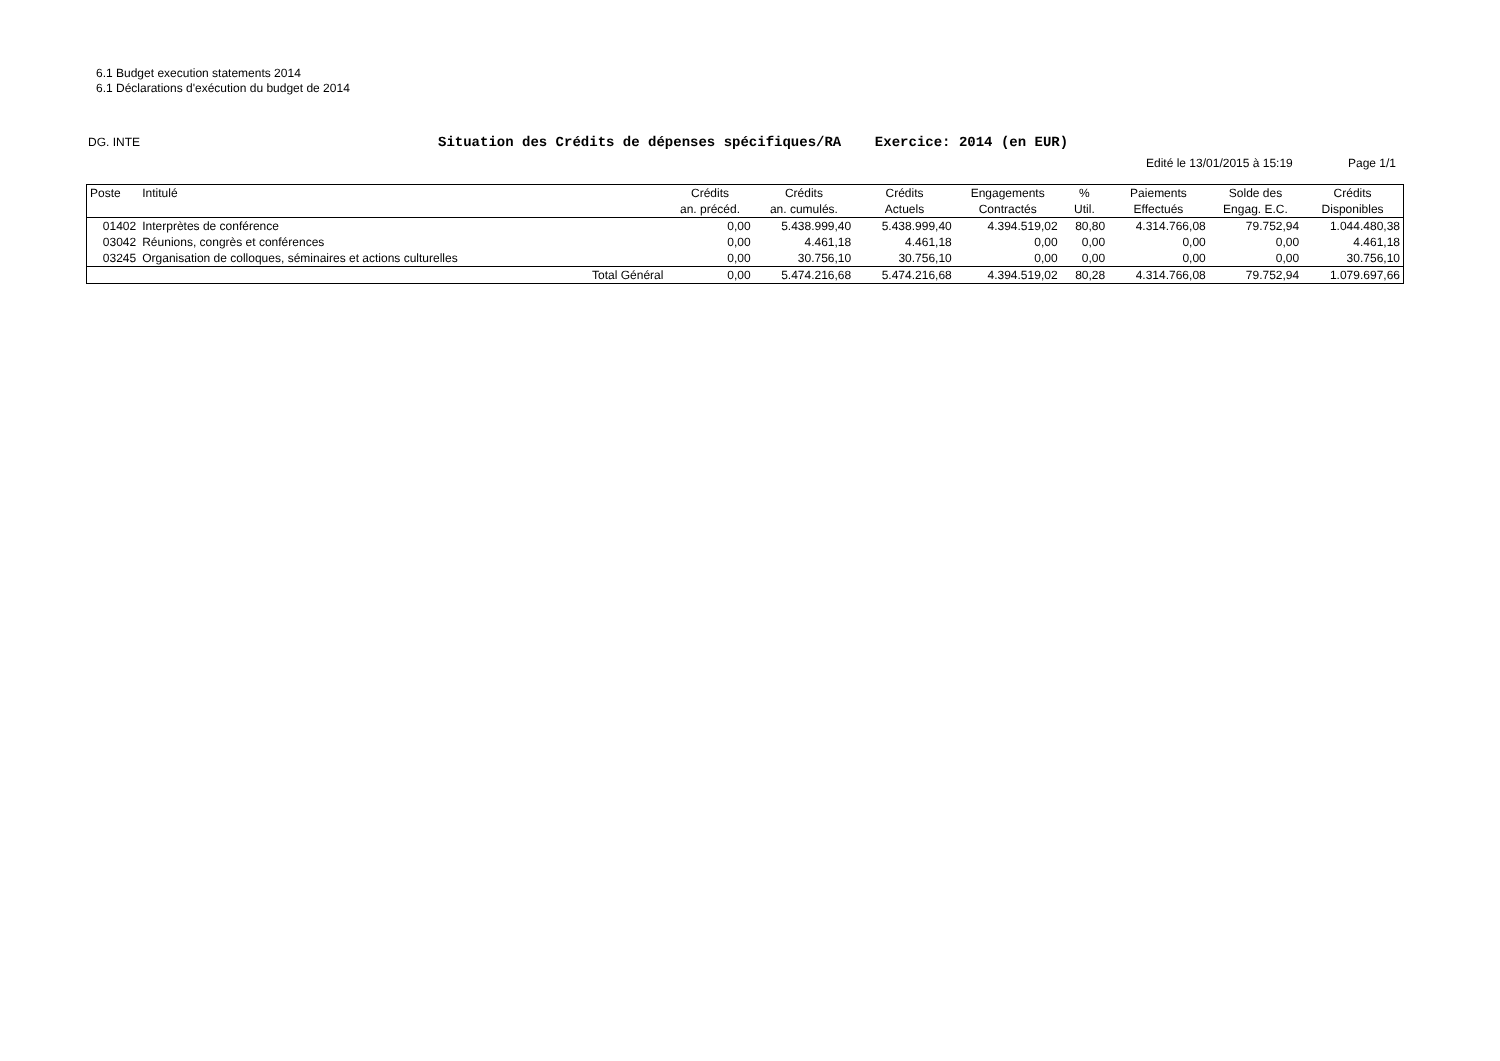6.1 Budget execution statements 2014
6.1 Déclarations d'exécution du budget de 2014
DG. INTE
Situation des Crédits de dépenses spécifiques/RA Exercice: 2014 (en EUR)
Edité le 13/01/2015 à 15:19 Page 1/1
| Poste | Intitulé | | Crédits | Crédits | Crédits | Engagements | % | Paiements | Solde des | Crédits |
| --- | --- | --- | --- | --- | --- | --- | --- | --- | --- | --- |
| | | | an. précéd. | an. cumulés. | Actuels | Contractés | Util. | Effectués | Engag. E.C. | Disponibles |
| 01402 | Interprètes de conférence | | 0,00 | 5.438.999,40 | 5.438.999,40 | 4.394.519,02 | 80,80 | 4.314.766,08 | 79.752,94 | 1.044.480,38 |
| 03042 | Réunions, congrès et conférences | | 0,00 | 4.461,18 | 4.461,18 | 0,00 | 0,00 | 0,00 | 0,00 | 4.461,18 |
| 03245 | Organisation de colloques, séminaires et actions culturelles | | 0,00 | 30.756,10 | 30.756,10 | 0,00 | 0,00 | 0,00 | 0,00 | 30.756,10 |
| | | Total Général | 0,00 | 5.474.216,68 | 5.474.216,68 | 4.394.519,02 | 80,28 | 4.314.766,08 | 79.752,94 | 1.079.697,66 |